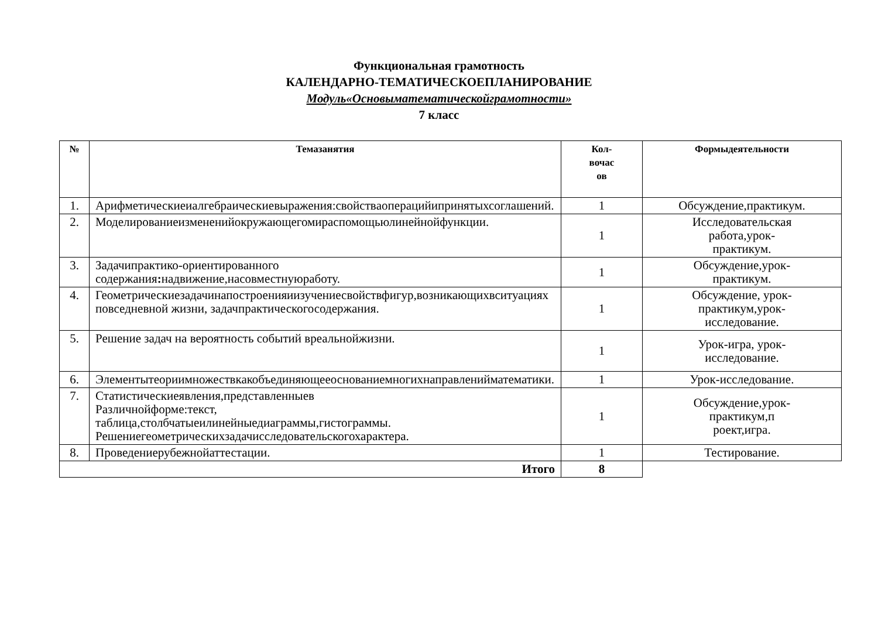Функциональная грамотность
КАЛЕНДАРНО-ТЕМАТИЧЕСКОЕПЛАНИРОВАНИЕ
Модуль«Основыматематическойграмотности»
7 класс
| № | Темазанятия | Кол- вочас ов | Формыдеятельности |
| --- | --- | --- | --- |
| 1. | Арифметическиеиалгебраическиевыражения:свойствaоперацийипринятыхсоглашений. | 1 | Обсуждение,практикум. |
| 2. | Моделированиеизмененийокружающегомираспомощьюлинейнойфункции. | 1 | Исследовательская работа,урок- практикум. |
| 3. | Задачипрактико-ориентированного содержания : надвижение,насовместнуюработу. | 1 | Обсуждение,урок- практикум. |
| 4. | Геометрическиезадачинапостроенияиизучениесвойствфигур,возникающихвситуациях повседневной жизни, задачпрактическогосодержания. | 1 | Обсуждение, урок- практикум,урок- исследование. |
| 5. | Решение задач на вероятность событий вреальнойжизни. | 1 | Урок-игра, урок- исследование. |
| 6. | Элементытеориимножествкакобъединяющееоснованиемногихнаправленийматематики. | 1 | Урок-исследование. |
| 7. | Статистическиеявления,представленныев Различнойформе:текст, таблица,столбчатыеилинейныедиаграммы,гистограммы. Решениегеометрическихзадачисследовательскогохарактера. | 1 | Обсуждение,урок- практикум,п роект,игра. |
| 8. | Проведениерубежнойаттестации. | 1 | Тестирование. |
| Итого | | 8 | |